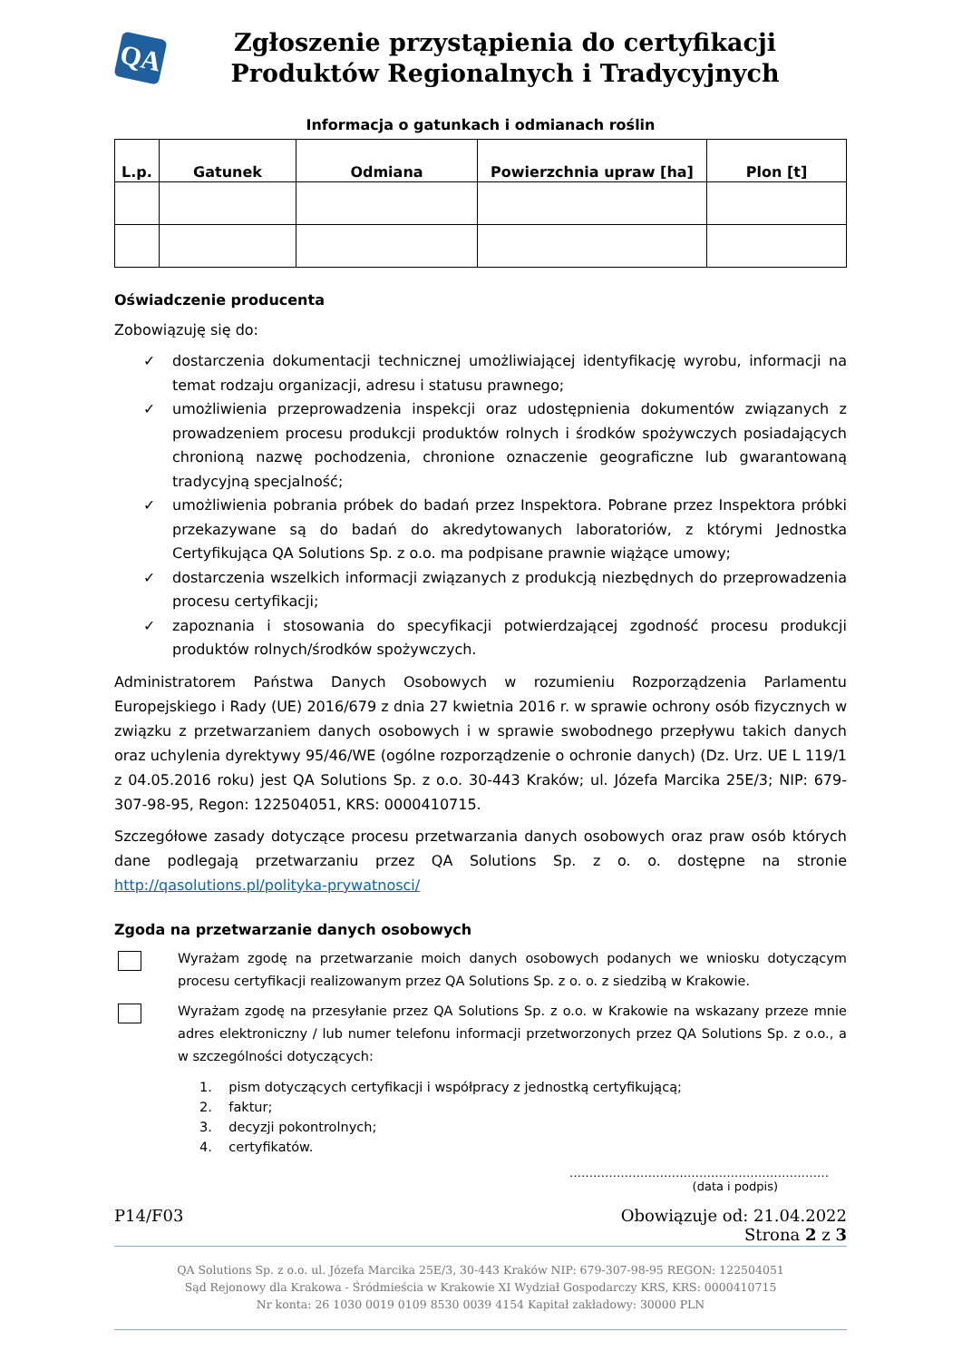QA
Zgłoszenie przystąpienia do certyfikacji
Produktów Regionalnych i Tradycyjnych
Informacja o gatunkach i odmianach roślin
| L.p. | Gatunek | Odmiana | Powierzchnia upraw [ha] | Plon [t] |
| --- | --- | --- | --- | --- |
Oświadczenie producenta
Zobowiązuję się do:
✓ dostarczenia dokumentacji technicznej umożliwiającej identyfikację wyrobu, informacji na temat rodzaju organizacji, adresu i statusu prawnego;
✓ umożliwienia przeprowadzenia inspekcji oraz udostępnienia dokumentów związanych z prowadzeniem procesu produkcji produktów rolnych i środków spożywczych posiadających chronioną nazwę pochodzenia, chronione oznaczenie geograficzne lub gwarantowaną tradycyjną specjalność;
✓ umożliwienia pobrania próbek do badań przez Inspektora. Pobrane przez Inspektora próbki przekazywane są do badań do akredytowanych laboratoriów, z którymi Jednostka Certyfikująca QA Solutions Sp. z o.o. ma podpisane prawnie wiążące umowy;
✓ dostarczenia wszelkich informacji związanych z produkcją niezbędnych do przeprowadzenia procesu certyfikacji;
✓ zapoznania i stosowania do specyfikacji potwierdzającej zgodność procesu produkcji produktów rolnych/środków spożywczych.
Administratorem Państwa Danych Osobowych w rozumieniu Rozporządzenia Parlamentu Europejskiego i Rady (UE) 2016/679 z dnia 27 kwietnia 2016 r. w sprawie ochrony osób fizycznych w związku z przetwarzaniem danych osobowych i w sprawie swobodnego przepływu takich danych oraz uchylenia dyrektywy 95/46/WE (ogólne rozporządzenie o ochronie danych) (Dz. Urz. UE L 119/1 z 04.05.2016 roku) jest QA Solutions Sp. z o.o. 30-443 Kraków; ul. Józefa Marcika 25E/3; NIP: 679-307-98-95, Regon: 122504051, KRS: 0000410715.
Szczegółowe zasady dotyczące procesu przetwarzania danych osobowych oraz praw osób których dane podlegają przetwarzaniu przez QA Solutions Sp. z o. o. dostępne na stronie http://qasolutions.pl/polityka-prywatnosci/
Zgoda na przetwarzanie danych osobowych
Wyrażam zgodę na przetwarzanie moich danych osobowych podanych we wniosku dotyczącym procesu certyfikacji realizowanym przez QA Solutions Sp. z o. o. z siedzibą w Krakowie.
Wyrażam zgodę na przesyłanie przez QA Solutions Sp. z o.o. w Krakowie na wskazany przeze mnie adres elektroniczny / lub numer telefonu informacji przetworzonych przez QA Solutions Sp. z o.o., a w szczególności dotyczących:
1. pism dotyczących certyfikacji i współpracy z jednostką certyfikującą;
2. faktur;
3. decyzji pokontrolnych;
4. certyfikatów.
…………………………………………………………
(data i podpis)
P14/F03 Obowiązuje od: 21.04.2022
Strona 2 z 3
QA Solutions Sp. z o.o. ul. Józefa Marcika 25E/3, 30-443 Kraków NIP: 679-307-98-95 REGON: 122504051
Sąd Rejonowy dla Krakowa - Śródmieścia w Krakowie XI Wydział Gospodarczy KRS, KRS: 0000410715
Nr konta: 26 1030 0019 0109 8530 0039 4154 Kapitał zakładowy: 30000 PLN